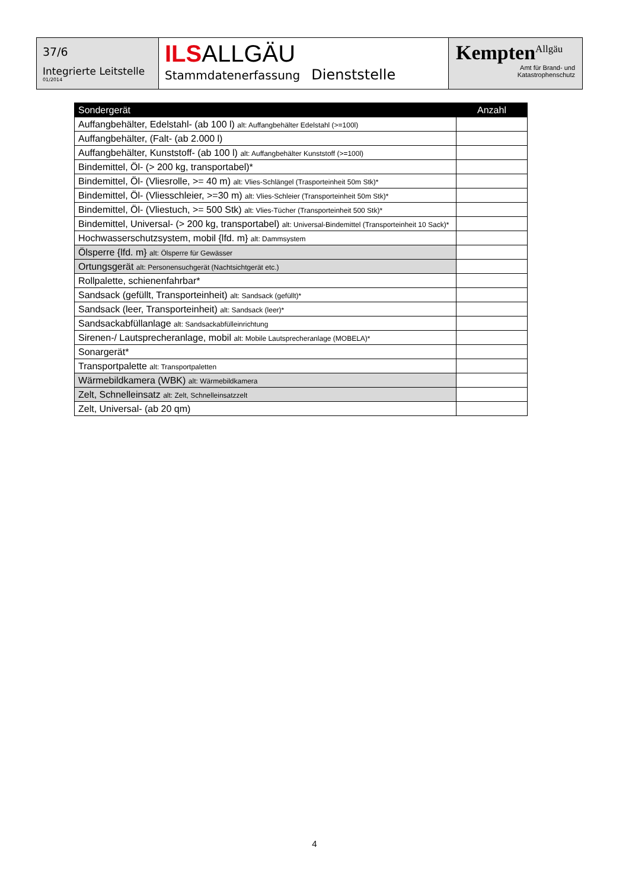37/6
Integrierte Leitstelle
01/2014
ILS ALLGÄU
Stammdatenerfassung Dienststelle
Kempten<sup>Allgäu</sup>
Amt für Brand- und
Katastrophenschutz
| Sondergerät | Anzahl |
| --- | --- |
| Auffangbehälter, Edelstahl- (ab 100 l) alt: Auffangbehälter Edelstahl (>=100l) | |
| Auffangbehälter, (Falt- (ab 2.000 l) | |
| Auffangbehälter, Kunststoff- (ab 100 l) alt: Auffangbehälter Kunststoff (>=100l) | |
| Bindemittel, Öl- (> 200 kg, transportabel)* | |
| Bindemittel, Öl- (Vliesrolle, >= 40 m) alt: Vlies-Schlängel (Trasporteinheit 50m Stk)* | |
| Bindemittel, Öl- (Vliesschleier, >=30 m) alt: Vlies-Schleier (Transporteinheit 50m Stk)* | |
| Bindemittel, Öl- (Vliestuch, >= 500 Stk) alt: Vlies-Tücher (Transporteinheit 500 Stk)* | |
| Bindemittel, Universal- (> 200 kg, transportabel) alt: Universal-Bindemittel (Transporteinheit 10 Sack)* | |
| Hochwasserschutzsystem, mobil {lfd. m} alt: Dammsystem | |
| Ölsperre {lfd. m} alt: Ölsperre für Gewässer | |
| Ortungsgerät alt: Personensuchgerät (Nachtsichtgerät etc.) | |
| Rollpalette, schienenfahrbar* | |
| Sandsack (gefüllt, Transporteinheit) alt: Sandsack (gefüllt)* | |
| Sandsack (leer, Transporteinheit) alt: Sandsack (leer)* | |
| Sandsackabfüllanlage alt: Sandsackabfülleinrichtung | |
| Sirenen-/ Lautsprecheranlage, mobil alt: Mobile Lautsprecheranlage (MOBELA)* | |
| Sonargerät* | |
| Transportpalette alt: Transportpaletten | |
| Wärmebildkamera (WBK) alt: Wärmebildkamera | |
| Zelt, Schnelleinsatz alt: Zelt, Schnelleinsatzzelt | |
| Zelt, Universal- (ab 20 qm) | |
4